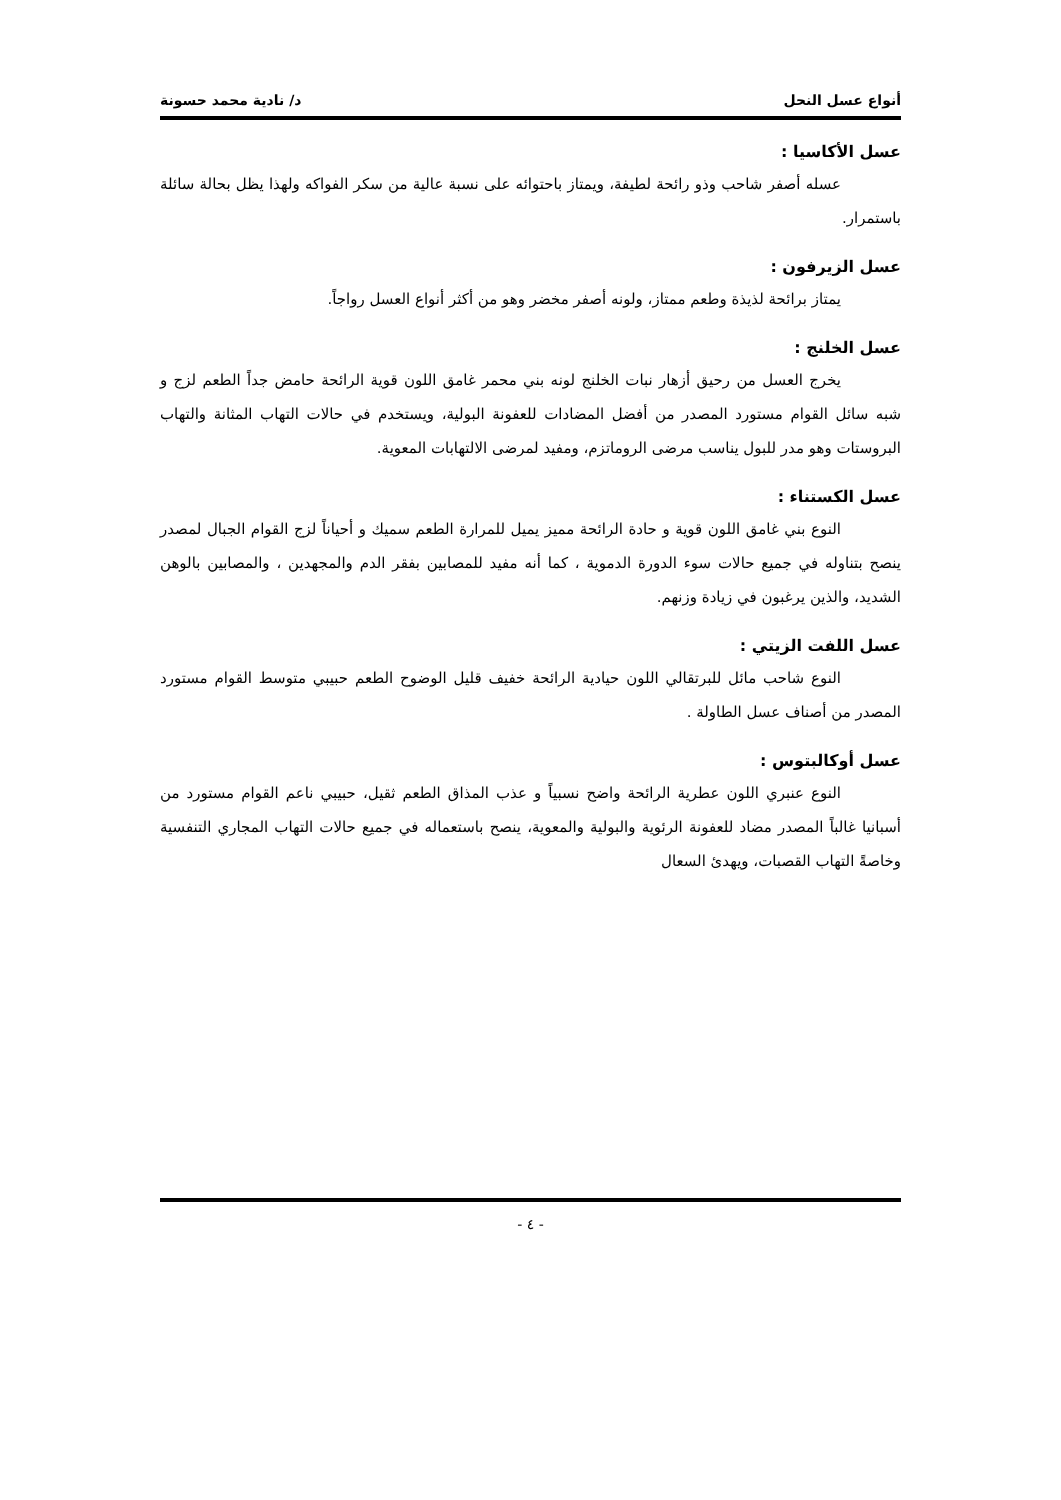أنواع عسل النحل د/ نادية محمد حسونة
عسل الأكاسيا :
عسله أصفر شاحب وذو رائحة لطيفة، ويمتاز باحتوائه على نسبة عالية من سكر الفواكه ولهذا يظل بحالة سائلة باستمرار.
عسل الزيرفون :
يمتاز برائحة لذيذة وطعم ممتاز، ولونه أصفر مخضر وهو من أكثر أنواع العسل رواجاً.
عسل الخلنج :
يخرج العسل من رحيق أزهار نبات الخلنج لونه بني محمر غامق اللون قوية الرائحة حامض جداً الطعم لزج و شبه سائل القوام مستورد المصدر من أفضل المضادات للعفونة البولية، ويستخدم في حالات التهاب المثانة والتهاب البروستات وهو مدر للبول يناسب مرضى الروماتزم، ومفيد لمرضى الالتهابات المعوية.
عسل الكستناء :
النوع بني غامق اللون قوية و حادة الرائحة مميز يميل للمرارة الطعم سميك و أحياناً لزج القوام الجبال لمصدر ينصح بتناوله في جميع حالات سوء الدورة الدموية ، كما أنه مفيد للمصابين بفقر الدم والمجهدين ، والمصابين بالوهن الشديد، والذين يرغبون في زيادة وزنهم.
عسل اللفت الزيتي :
النوع شاحب مائل للبرتقالي اللون حيادية الرائحة خفيف قليل الوضوح الطعم حبيبي متوسط القوام مستورد المصدر من أصناف عسل الطاولة .
عسل أوكالبتوس :
النوع عنبري اللون عطرية الرائحة واضح نسبياً و عذب المذاق الطعم ثقيل، حبيبي ناعم القوام مستورد من أسبانيا غالباً المصدر مضاد للعفونة الرئوية والبولية والمعوية، ينصح باستعماله في جميع حالات التهاب المجاري التنفسية وخاصةً التهاب القصبات، ويهدئ السعال
- ٤ -